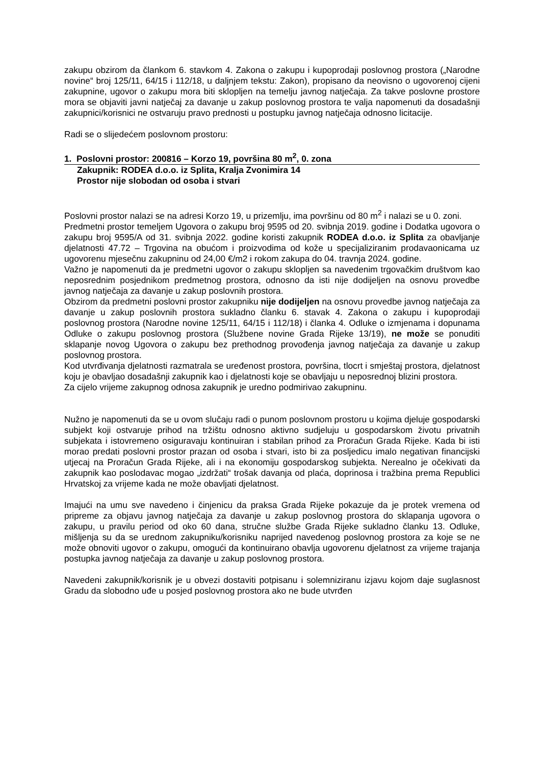zakupu obzirom da člankom 6. stavkom 4. Zakona o zakupu i kupoprodaji poslovnog prostora („Narodne novine“ broj 125/11, 64/15 i 112/18, u daljnjem tekstu: Zakon), propisano da neovisno o ugovorenoj cijeni zakupnine, ugovor o zakupu mora biti sklopljen na temelju javnog natječaja. Za takve poslovne prostore mora se objaviti javni natječaj za davanje u zakup poslovnog prostora te valja napomenuti da dosadašnji zakupnici/korisnici ne ostvaruju pravo prednosti u postupku javnog natječaja odnosno licitacije.
Radi se o slijedećem poslovnom prostoru:
1. Poslovni prostor: 200816 – Korzo 19, površina 80 m<sup>2</sup>, 0. zona
Zakupnik: RODEA d.o.o. iz Splita, Kralja Zvonimira 14
Prostor nije slobodan od osoba i stvari
Poslovni prostor nalazi se na adresi Korzo 19, u prizemlju, ima površinu od 80 m<sup>2</sup> i nalazi se u 0. zoni.
Predmetni prostor temeljem Ugovora o zakupu broj 9595 od 20. svibnja 2019. godine i Dodatka ugovora o zakupu broj 9595/A od 31. svibnja 2022. godine koristi zakupnik RODEA d.o.o. iz Splita za obavljanje djelatnosti 47.72 – Trgovina na obućom i proizvodima od kože u specijaliziranim prodavaonicama uz ugovorenu mjesečnu zakupninu od 24,00 €/m2 i rokom zakupa do 04. travnja 2024. godine.
Važno je napomenuti da je predmetni ugovor o zakupu sklopljen sa navedenim trgovačkim društvom kao neposrednim posjednikom predmetnog prostora, odnosno da isti nije dodijeljen na osnovu provedbe javnog natječaja za davanje u zakup poslovnih prostora.
Obzirom da predmetni poslovni prostor zakupniku nije dodijeljen na osnovu provedbe javnog natječaja za davanje u zakup poslovnih prostora sukladno članku 6. stavak 4. Zakona o zakupu i kupoprodaji poslovnog prostora (Narodne novine 125/11, 64/15 i 112/18) i članka 4. Odluke o izmjenama i dopunama Odluke o zakupu poslovnog prostora (Službene novine Grada Rijeke 13/19), ne može se ponuditi sklapanje novog Ugovora o zakupu bez prethodnog provođenja javnog natječaja za davanje u zakup poslovnog prostora.
Kod utvrđivanja djelatnosti razmatrala se uređenost prostora, površina, tlocrt i smještaj prostora, djelatnost koju je obavljao dosadašnji zakupnik kao i djelatnosti koje se obavljaju u neposrednoj blizini prostora.
Za cijelo vrijeme zakupnog odnosa zakupnik je uredno podmirivao zakupninu.
Nužno je napomenuti da se u ovom slučaju radi o punom poslovnom prostoru u kojima djeluje gospodarski subjekt koji ostvaruje prihod na tržištu odnosno aktivno sudjeluju u gospodarskom životu privatnih subjekata i istovremeno osiguravaju kontinuiran i stabilan prihod za Proračun Grada Rijeke. Kada bi isti morao predati poslovni prostor prazan od osoba i stvari, isto bi za posljedicu imalo negativan financijski utjecaj na Proračun Grada Rijeke, ali i na ekonomiju gospodarskog subjekta. Nerealno je očekivati da zakupnik kao poslodavac mogao „izdržati“ trošak davanja od plaća, doprinosa i tražbina prema Republici Hrvatskoj za vrijeme kada ne može obavljati djelatnost.
Imajući na umu sve navedeno i činjenicu da praksa Grada Rijeke pokazuje da je protek vremena od pripreme za objavu javnog natječaja za davanje u zakup poslovnog prostora do sklapanja ugovora o zakupu, u pravilu period od oko 60 dana, stručne službe Grada Rijeke sukladno članku 13. Odluke, mišljenja su da se urednom zakupniku/korisniku naprijed navedenog poslovnog prostora za koje se ne može obnoviti ugovor o zakupu, omogući da kontinuirano obavlja ugovorenu djelatnost za vrijeme trajanja postupka javnog natječaja za davanje u zakup poslovnog prostora.
Navedeni zakupnik/korisnik je u obvezi dostaviti potpisanu i solemniziranu izjavu kojom daje suglasnost Gradu da slobodno uđe u posjed poslovnog prostora ako ne bude utvrđen